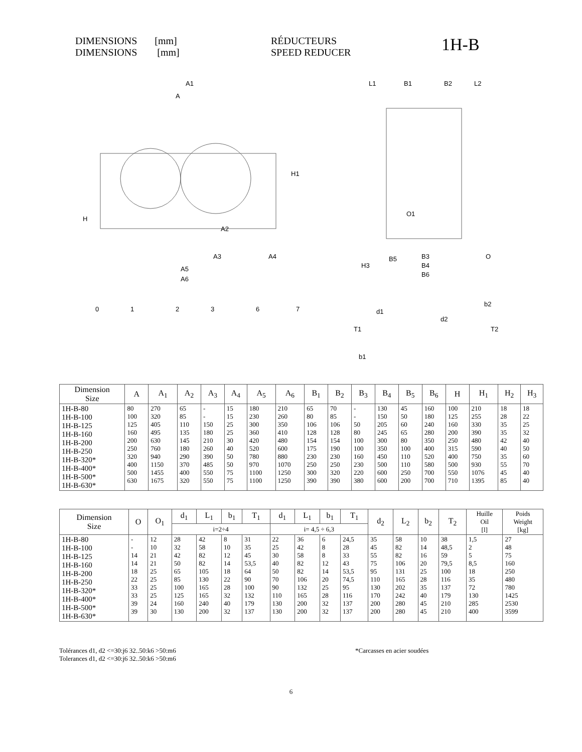DIMENSIONS [mm]
DIMENSIONS [mm]
RÉDUCTEURS
SPEED REDUCER
1H-B
A1
A
H1
H
A2
A3
A4
A5
A6
L1
B1
B2
L2
O1
B3
B4
B6
B5
O
H3
0
1
2
3
6
7
d1
T1
b1
b2
d2
T2
| Dimension Size | A | A<sub>1</sub> | A<sub>2</sub> | A<sub>3</sub> | A<sub>4</sub> | A<sub>5</sub> | A<sub>6</sub> | B<sub>1</sub> | B<sub>2</sub> | B<sub>3</sub> | B<sub>4</sub> | B<sub>5</sub> | B<sub>6</sub> | H | H<sub>1</sub> | H<sub>2</sub> | H<sub>3</sub> |
| --- | --- | --- | --- | --- | --- | --- | --- | --- | --- | --- | --- | --- | --- | --- | --- | --- | --- |
| 1H-B-80 1H-B-100 1H-B-125 1H-B-160 1H-B-200 1H-B-250 1H-B-320* 1H-B-400* 1H-B-500* 1H-B-630* | 80 100 125 160 200 250 320 400 500 630 | 270 320 405 495 630 760 940 1150 1455 1675 | 65 85 110 135 145 180 290 370 400 320 | - - 150 180 210 260 390 485 550 550 | 15 15 25 25 30 40 50 50 75 75 | 180 230 300 360 420 520 780 970 1100 1100 | 210 260 350 410 480 600 880 1070 1250 1250 | 65 80 106 128 154 175 230 250 300 390 | 70 85 106 128 154 190 230 250 320 390 | - - 50 80 100 100 160 230 220 380 | 130 150 205 245 300 350 450 500 600 600 | 45 50 60 65 80 100 110 110 250 200 | 160 180 240 280 350 400 520 580 700 700 | 100 125 160 200 250 315 400 500 550 710 | 210 255 330 390 480 590 750 930 1076 1395 | 18 28 35 35 42 40 35 55 45 85 | 18 22 25 32 40 50 60 70 40 40 |
| Dimension Size | O | O<sub>1</sub> | d<sub>1</sub> | L<sub>1</sub> | b<sub>1</sub> | T<sub>1</sub> | d<sub>1</sub> | L<sub>1</sub> | b<sub>1</sub> | T<sub>1</sub> | d<sub>2</sub> | L<sub>2</sub> | b<sub>2</sub> | T<sub>2</sub> | Huille Oil [l] | Poids Weight [kg] |
| --- | --- | --- | --- | --- | --- | --- | --- | --- | --- | --- | --- | --- | --- | --- | --- | --- |
| | | | i=2÷4 | | | | i= 4,5 ÷ 6,3 | | | | | | | | | |
| 1H-B-80 1H-B-100 1H-B-125 1H-B-160 1H-B-200 1H-B-250 1H-B-320* 1H-B-400* 1H-B-500* 1H-B-630* | - - 14 14 18 22 33 33 39 39 | 12 10 21 21 25 25 25 25 24 30 | 28 32 42 50 65 85 100 125 160 130 | 42 58 82 82 105 130 165 165 240 200 | 8 10 12 14 18 22 28 32 40 32 | 31 35 45 53,5 64 90 100 132 179 137 | 22 25 30 40 50 70 90 110 130 130 | 36 42 58 82 82 106 132 165 200 200 | 6 8 8 12 14 20 25 28 32 32 | 24,5 28 33 43 53,5 74,5 95 116 137 137 | 35 45 55 75 95 110 130 170 200 200 | 58 82 82 106 131 165 202 242 280 280 | 10 14 16 20 25 28 35 40 45 45 | 38 48,5 59 79,5 100 116 137 179 210 210 | 1,5 2 5 8,5 18 35 72 130 285 400 | 27 48 75 160 250 480 780 1425 2530 3599 |
Tolérances d1, d2 <=30:j6 32..50:k6 >50:m6
Tolerances d1, d2 <=30:j6 32..50:k6 >50:m6
*Carcasses en acier soudées
6